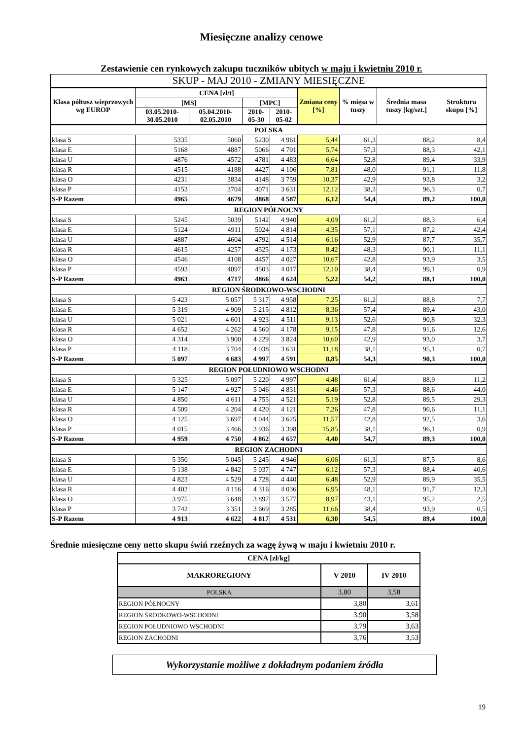Miesięczne analizy cenowe
Zestawienie cen rynkowych zakupu tuczników ubitych w maju i kwietniu 2010 r.
| SKUP - MAJ 2010 - ZMIANY MIESIĘCZNE | | | | | | | | |
| Klasa półtusz wieprzowych wg EUROP | CENA [zł/t] | | | | Zmiana ceny [%] | % mięsa w tuszy | Średnia masa tuszy [kg/szt.] | Struktura skupu [%] |
| | [MS] | | [MPC] | | | | | |
| | 03.05.2010-30.05.2010 | 05.04.2010-02.05.2010 | 2010-05-30 | 2010-05-02 | | | | |
| POLSKA | | | | | | | | |
| klasa S | 5335 | 5060 | 5230 | 4 961 | 5,44 | 61,3 | 88,2 | 8,4 |
| klasa E | 5168 | 4887 | 5066 | 4 791 | 5,74 | 57,3 | 88,3 | 42,1 |
| klasa U | 4876 | 4572 | 4781 | 4 483 | 6,64 | 52,8 | 89,4 | 33,9 |
| klasa R | 4515 | 4188 | 4427 | 4 106 | 7,81 | 48,0 | 91,1 | 11,8 |
| klasa O | 4231 | 3834 | 4148 | 3 759 | 10,37 | 42,9 | 93,8 | 3,2 |
| klasa P | 4153 | 3704 | 4071 | 3 631 | 12,12 | 38,3 | 96,3 | 0,7 |
| S-P Razem | 4965 | 4679 | 4868 | 4 587 | 6,12 | 54,4 | 89,2 | 100,0 |
| REGION PÓŁNOCNY | | | | | | | | |
| klasa S | 5245 | 5039 | 5142 | 4 940 | 4,09 | 61,2 | 88,3 | 6,4 |
| klasa E | 5124 | 4911 | 5024 | 4 814 | 4,35 | 57,1 | 87,2 | 42,4 |
| klasa U | 4887 | 4604 | 4792 | 4 514 | 6,16 | 52,9 | 87,7 | 35,7 |
| klasa R | 4615 | 4257 | 4525 | 4 173 | 8,42 | 48,3 | 90,1 | 11,1 |
| klasa O | 4546 | 4108 | 4457 | 4 027 | 10,67 | 42,8 | 93,9 | 3,5 |
| klasa P | 4593 | 4097 | 4503 | 4 017 | 12,10 | 38,4 | 99,1 | 0,9 |
| S-P Razem | 4963 | 4717 | 4866 | 4 624 | 5,22 | 54,2 | 88,1 | 100,0 |
| REGION ŚRODKOWO-WSCHODNI | | | | | | | | |
| klasa S | 5 423 | 5 057 | 5 317 | 4 958 | 7,25 | 61,2 | 88,8 | 7,7 |
| klasa E | 5 319 | 4 909 | 5 215 | 4 812 | 8,36 | 57,4 | 89,4 | 43,0 |
| klasa U | 5 021 | 4 601 | 4 923 | 4 511 | 9,13 | 52,6 | 90,8 | 32,3 |
| klasa R | 4 652 | 4 262 | 4 560 | 4 178 | 9,15 | 47,8 | 91,6 | 12,6 |
| klasa O | 4 314 | 3 900 | 4 229 | 3 824 | 10,60 | 42,9 | 93,0 | 3,7 |
| klasa P | 4 118 | 3 704 | 4 038 | 3 631 | 11,18 | 38,1 | 95,1 | 0,7 |
| S-P Razem | 5 097 | 4 683 | 4 997 | 4 591 | 8,85 | 54,3 | 90,3 | 100,0 |
| REGION POŁUDNIOWO WSCHODNI | | | | | | | | |
| klasa S | 5 325 | 5 097 | 5 220 | 4 997 | 4,48 | 61,4 | 88,9 | 11,2 |
| klasa E | 5 147 | 4 927 | 5 046 | 4 831 | 4,46 | 57,3 | 88,6 | 44,0 |
| klasa U | 4 850 | 4 611 | 4 755 | 4 521 | 5,19 | 52,8 | 89,5 | 29,3 |
| klasa R | 4 509 | 4 204 | 4 420 | 4 121 | 7,26 | 47,8 | 90,6 | 11,1 |
| klasa O | 4 125 | 3 697 | 4 044 | 3 625 | 11,57 | 42,8 | 92,5 | 3,6 |
| klasa P | 4 015 | 3 466 | 3 936 | 3 398 | 15,85 | 38,1 | 96,1 | 0,9 |
| S-P Razem | 4 959 | 4 750 | 4 862 | 4 657 | 4,40 | 54,7 | 89,3 | 100,0 |
| REGION ZACHODNI | | | | | | | | |
| klasa S | 5 350 | 5 045 | 5 245 | 4 946 | 6,06 | 61,3 | 87,5 | 8,6 |
| klasa E | 5 138 | 4 842 | 5 037 | 4 747 | 6,12 | 57,3 | 88,4 | 40,6 |
| klasa U | 4 823 | 4 529 | 4 728 | 4 440 | 6,48 | 52,9 | 89,9 | 35,5 |
| klasa R | 4 402 | 4 116 | 4 316 | 4 036 | 6,95 | 48,1 | 91,7 | 12,3 |
| klasa O | 3 975 | 3 648 | 3 897 | 3 577 | 8,97 | 43,1 | 95,2 | 2,5 |
| klasa P | 3 742 | 3 351 | 3 669 | 3 285 | 11,66 | 38,4 | 93,9 | 0,5 |
| S-P Razem | 4 913 | 4 622 | 4 817 | 4 531 | 6,30 | 54,5 | 89,4 | 100,0 |
Średnie miesięczne ceny netto skupu świń rzeźnych za wagę żywą w maju i kwietniu 2010 r.
| CENA [zł/kg] | | |
| --- | --- | --- |
| MAKROREGIONY | V 2010 | IV 2010 |
| POLSKA | 3,80 | 3,58 |
| REGION PÓŁNOCNY | 3,80 | 3,61 |
| REGION ŚRODKOWO-WSCHODNI | 3,90 | 3,58 |
| REGION POŁUDNIOWO WSCHODNI | 3,79 | 3,63 |
| REGION ZACHODNI | 3,76 | 3,53 |
Wykorzystanie możliwe z dokładnym podaniem źródła
19